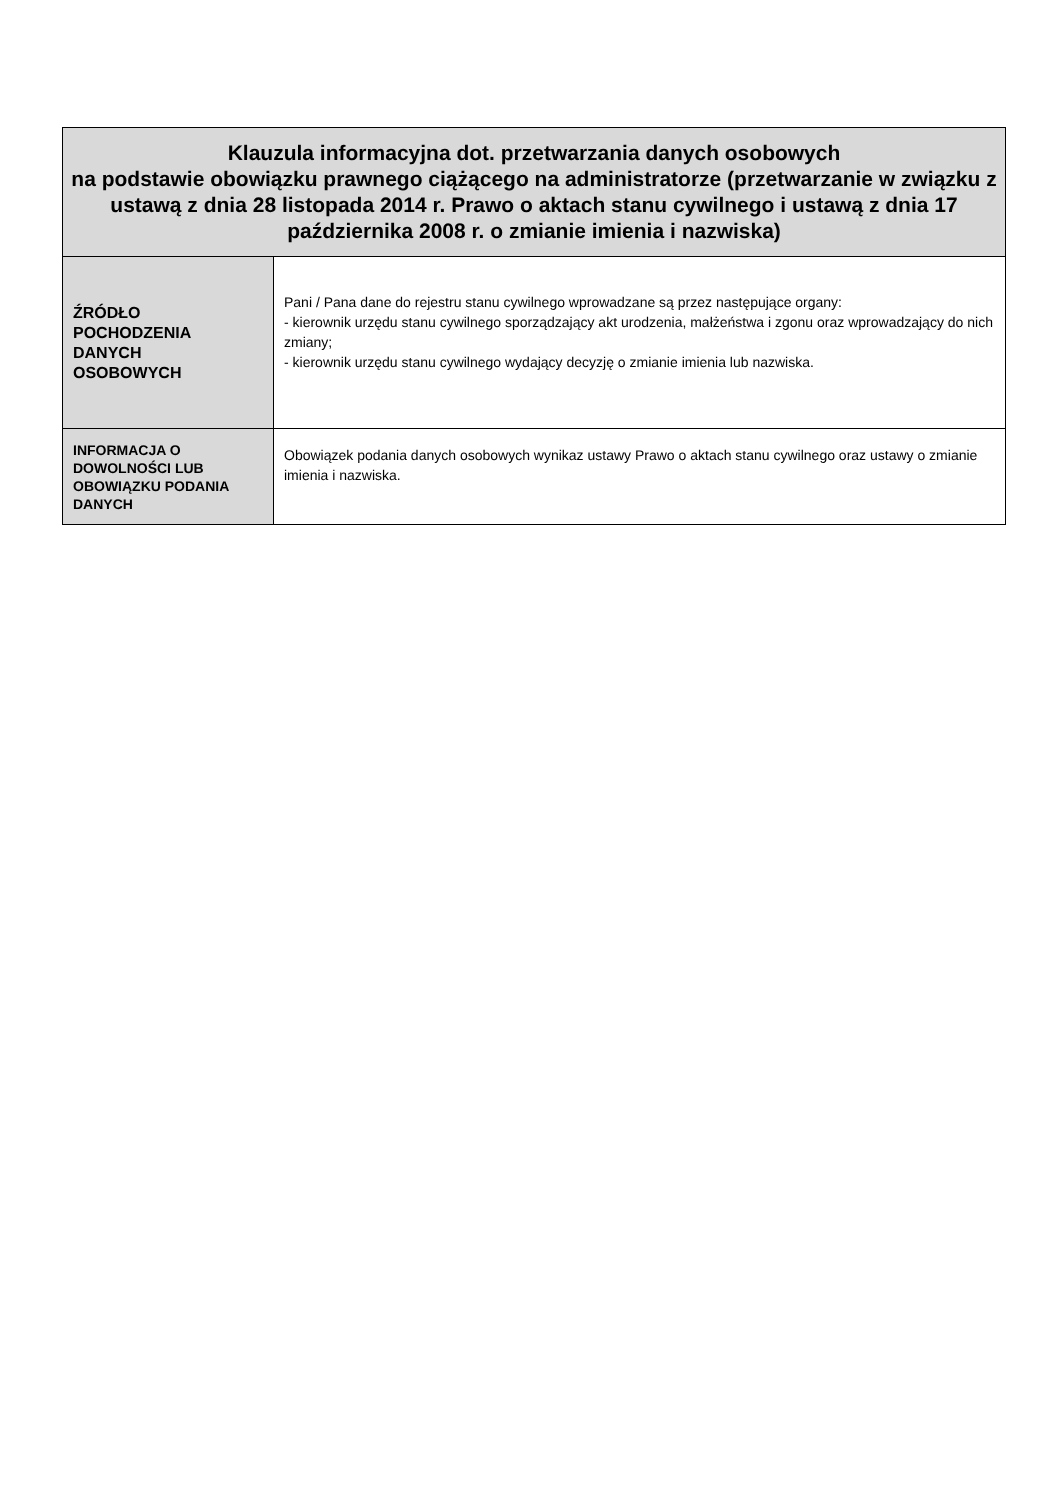| Klauzula informacyjna dot. przetwarzania danych osobowych na podstawie obowiązku prawnego ciążącego na administratorze (przetwarzanie w związku z ustawą z dnia 28 listopada 2014 r. Prawo o aktach stanu cywilnego i ustawą z dnia 17 października 2008 r. o zmianie imienia i nazwiska) | |
| --- | --- |
| ŹRÓDŁO POCHODZENIA DANYCH OSOBOWYCH | Pani / Pana dane do rejestru stanu cywilnego wprowadzane są przez następujące organy: - kierownik urzędu stanu cywilnego sporządzający akt urodzenia, małżeństwa i zgonu oraz wprowadzający do nich zmiany; - kierownik urzędu stanu cywilnego wydający decyzję o zmianie imienia lub nazwiska. |
| INFORMACJA O DOWOLNOŚCI LUB OBOWIĄZKU PODANIA DANYCH | Obowiązek podania danych osobowych wynikaz ustawy Prawo o aktach stanu cywilnego oraz ustawy o zmianie imienia i nazwiska. |